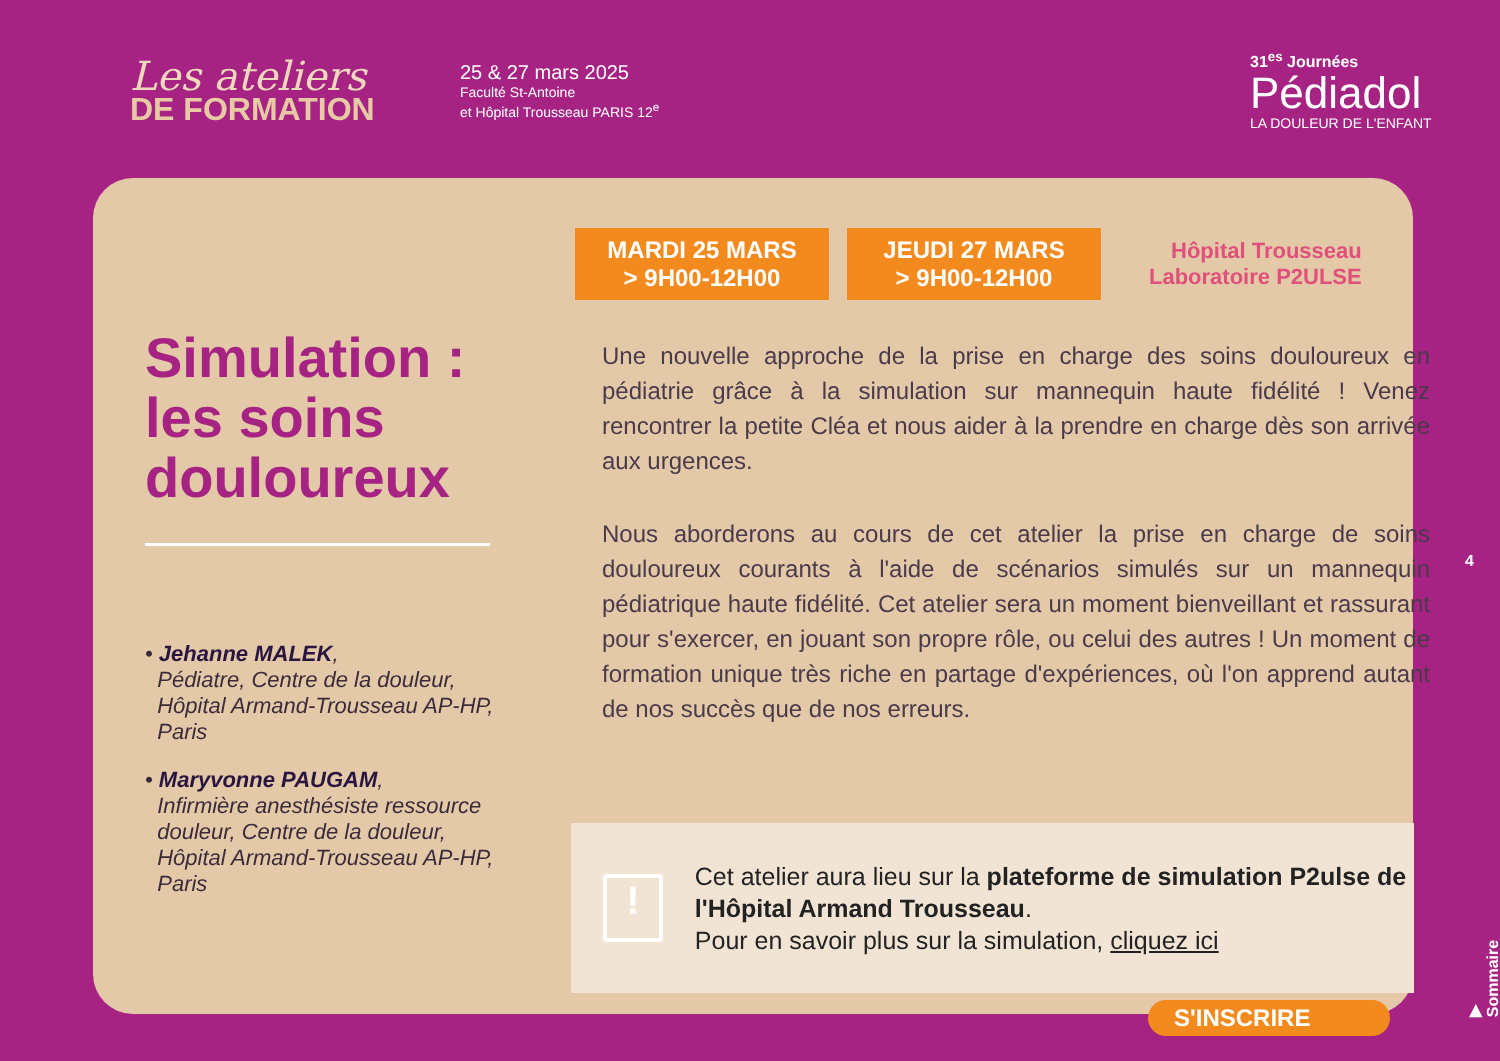Les ateliers
DE FORMATION
25 & 27 mars 2025
Faculté St-Antoine
et Hôpital Trousseau PARIS 12<sup>e</sup>
31<sup>es</sup> Journées
Pédiadol
LA DOULEUR DE L'ENFANT
Simulation : les soins douloureux
• Jehanne MALEK,
Pédiatre, Centre de la douleur,
Hôpital Armand-Trousseau AP-HP,
Paris
• Maryvonne PAUGAM,
Infirmière anesthésiste ressource
douleur, Centre de la douleur,
Hôpital Armand-Trousseau AP-HP,
Paris
MARDI 25 MARS
> 9H00-12H00
JEUDI 27 MARS
> 9H00-12H00
Hôpital Trousseau
Laboratoire P2ULSE
Une nouvelle approche de la prise en charge des soins douloureux en pédiatrie grâce à la simulation sur mannequin haute fidélité ! Venez rencontrer la petite Cléa et nous aider à la prendre en charge dès son arrivée aux urgences.
Nous aborderons au cours de cet atelier la prise en charge de soins douloureux courants à l'aide de scénarios simulés sur un mannequin pédiatrique haute fidélité. Cet atelier sera un moment bienveillant et rassurant pour s'exercer, en jouant son propre rôle, ou celui des autres ! Un moment de formation unique très riche en partage d'expériences, où l'on apprend autant de nos succès que de nos erreurs.
!
Cet atelier aura lieu sur la plateforme de simulation P2ulse de l'Hôpital Armand Trousseau.
Pour en savoir plus sur la simulation, cliquez ici
S'INSCRIRE
4
▶ Sommaire